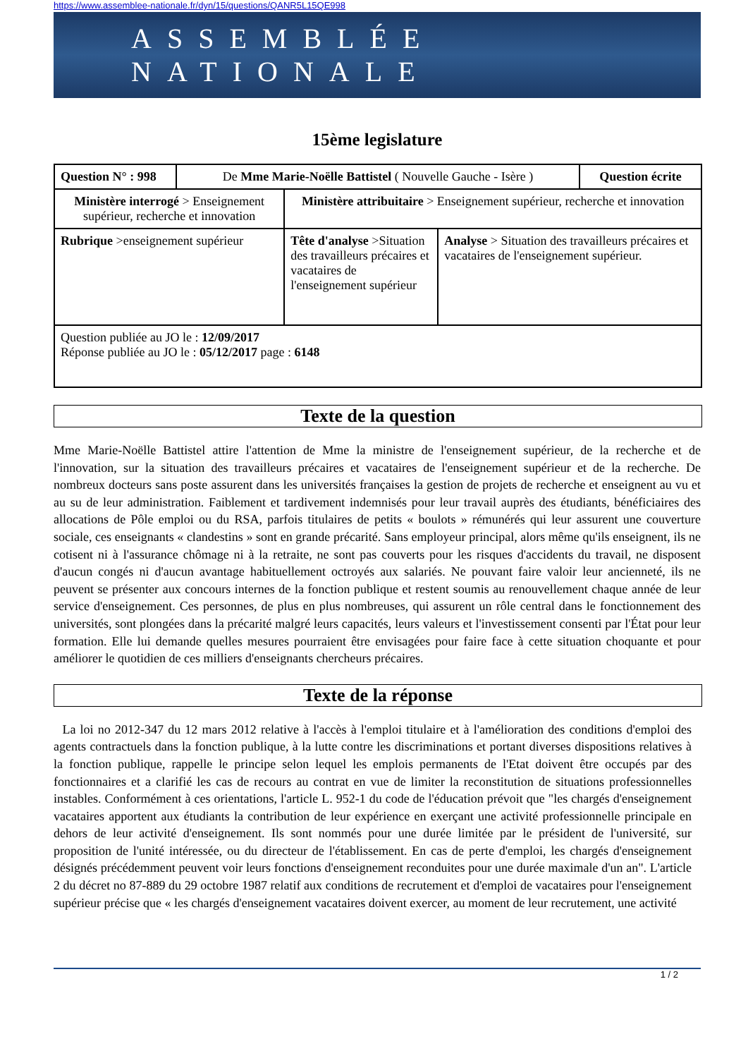https://www.assemblee-nationale.fr/dyn/15/questions/QANR5L15QE998
ASSEMBLÉE NATIONALE
15ème legislature
| Question N° : 998 | De Mme Marie-Noëlle Battistel ( Nouvelle Gauche - Isère ) | | | Question écrite |
| Ministère interrogé > Enseignement supérieur, recherche et innovation | | Ministère attribuitaire > Enseignement supérieur, recherche et innovation | | |
| Rubrique >enseignement supérieur | | Tête d'analyse >Situation des travailleurs précaires et vacataires de l'enseignement supérieur | Analyse > Situation des travailleurs précaires et vacataires de l'enseignement supérieur. | |
| Question publiée au JO le : 12/09/2017 Réponse publiée au JO le : 05/12/2017 page : 6148 | | | | |
Texte de la question
Mme Marie-Noëlle Battistel attire l'attention de Mme la ministre de l'enseignement supérieur, de la recherche et de l'innovation, sur la situation des travailleurs précaires et vacataires de l'enseignement supérieur et de la recherche. De nombreux docteurs sans poste assurent dans les universités françaises la gestion de projets de recherche et enseignent au vu et au su de leur administration. Faiblement et tardivement indemnisés pour leur travail auprès des étudiants, bénéficiaires des allocations de Pôle emploi ou du RSA, parfois titulaires de petits « boulots » rémunérés qui leur assurent une couverture sociale, ces enseignants « clandestins » sont en grande précarité. Sans employeur principal, alors même qu'ils enseignent, ils ne cotisent ni à l'assurance chômage ni à la retraite, ne sont pas couverts pour les risques d'accidents du travail, ne disposent d'aucun congés ni d'aucun avantage habituellement octroyés aux salariés. Ne pouvant faire valoir leur ancienneté, ils ne peuvent se présenter aux concours internes de la fonction publique et restent soumis au renouvellement chaque année de leur service d'enseignement. Ces personnes, de plus en plus nombreuses, qui assurent un rôle central dans le fonctionnement des universités, sont plongées dans la précarité malgré leurs capacités, leurs valeurs et l'investissement consenti par l'État pour leur formation. Elle lui demande quelles mesures pourraient être envisagées pour faire face à cette situation choquante et pour améliorer le quotidien de ces milliers d'enseignants chercheurs précaires.
Texte de la réponse
La loi no 2012-347 du 12 mars 2012 relative à l'accès à l'emploi titulaire et à l'amélioration des conditions d'emploi des agents contractuels dans la fonction publique, à la lutte contre les discriminations et portant diverses dispositions relatives à la fonction publique, rappelle le principe selon lequel les emplois permanents de l'Etat doivent être occupés par des fonctionnaires et a clarifié les cas de recours au contrat en vue de limiter la reconstitution de situations professionnelles instables. Conformément à ces orientations, l'article L. 952-1 du code de l'éducation prévoit que "les chargés d'enseignement vacataires apportent aux étudiants la contribution de leur expérience en exerçant une activité professionnelle principale en dehors de leur activité d'enseignement. Ils sont nommés pour une durée limitée par le président de l'université, sur proposition de l'unité intéressée, ou du directeur de l'établissement. En cas de perte d'emploi, les chargés d'enseignement désignés précédemment peuvent voir leurs fonctions d'enseignement reconduites pour une durée maximale d'un an". L'article 2 du décret no 87-889 du 29 octobre 1987 relatif aux conditions de recrutement et d'emploi de vacataires pour l'enseignement supérieur précise que « les chargés d'enseignement vacataires doivent exercer, au moment de leur recrutement, une activité
1 / 2